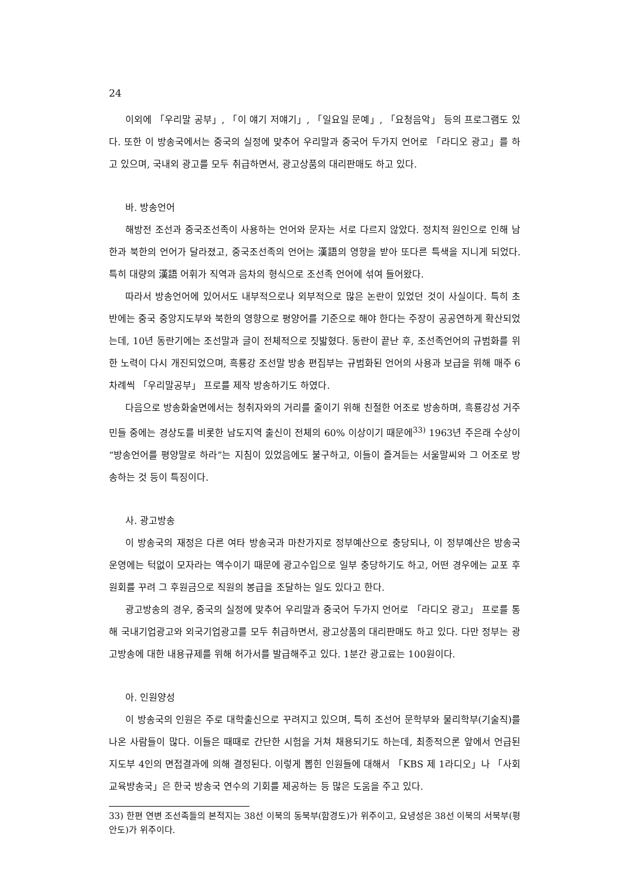24
이외에 「우리말 공부」, 「이 얘기 저얘기」, 「일요일 문예」, 「요청음악」 등의 프로그램도 있다. 또한 이 방송국에서는 중국의 실정에 맞추어 우리말과 중국어 두가지 언어로 「라디오 광고」를 하고 있으며, 국내외 광고를 모두 취급하면서, 광고상품의 대리판매도 하고 있다.
바. 방송언어
해방전 조선과 중국조선족이 사용하는 언어와 문자는 서로 다르지 않았다. 정치적 원인으로 인해 남한과 북한의 언어가 달라졌고, 중국조선족의 언어는 漢語의 영향을 받아 또다른 특색을 지니게 되었다. 특히 대량의 漢語 어휘가 직역과 음차의 형식으로 조선족 언어에 섞여 들어왔다.
따라서 방송언어에 있어서도 내부적으로나 외부적으로 많은 논란이 있었던 것이 사실이다. 특히 초반에는 중국 중앙지도부와 북한의 영향으로 평양어를 기준으로 해야 한다는 주장이 공공연하게 확산되었는데, 10년 동란기에는 조선말과 글이 전체적으로 짓밟혔다. 동란이 끝난 후, 조선족언어의 규범화를 위한 노력이 다시 개진되었으며, 흑룡강 조선말 방송 편집부는 규범화된 언어의 사용과 보급을 위해 매주 6차례씩 「우리말공부」 프로를 제작 방송하기도 하였다.
다음으로 방송화술면에서는 청취자와의 거리를 줄이기 위해 친절한 어조로 방송하며, 흑룡강성 거주민들 중에는 경상도를 비롯한 남도지역 출신이 전체의 60% 이상이기 때문에<sup>33)</sup> 1963년 주은래 수상이 “방송언어를 평양말로 하라”는 지침이 있었음에도 불구하고, 이들이 즐겨듣는 서울말씨와 그 어조로 방송하는 것 등이 특징이다.
사. 광고방송
이 방송국의 재정은 다른 여타 방송국과 마찬가지로 정부예산으로 충당되나, 이 정부예산은 방송국 운영에는 턱없이 모자라는 액수이기 때문에 광고수입으로 일부 충당하기도 하고, 어떤 경우에는 교포 후원회를 꾸려 그 후원금으로 직원의 봉급을 조달하는 일도 있다고 한다.
광고방송의 경우, 중국의 실정에 맞추어 우리말과 중국어 두가지 언어로 「라디오 광고」 프로를 통해 국내기업광고와 외국기업광고를 모두 취급하면서, 광고상품의 대리판매도 하고 있다. 다만 정부는 광고방송에 대한 내용규제를 위해 허가서를 발급해주고 있다. 1분간 광고료는 100원이다.
아. 인원양성
이 방송국의 인원은 주로 대학출신으로 꾸려지고 있으며, 특히 조선어 문학부와 물리학부(기술직)를 나온 사람들이 많다. 이들은 때때로 간단한 시험을 거쳐 채용되기도 하는데, 최종적으론 앞에서 언급된 지도부 4인의 면접결과에 의해 결정된다. 이렇게 뽑힌 인원들에 대해서 「KBS 제 1라디오」나 「사회교육방송국」은 한국 방송국 연수의 기회를 제공하는 등 많은 도움을 주고 있다.
33) 한편 연변 조선족들의 본적지는 38선 이북의 동북부(함경도)가 위주이고, 요녕성은 38선 이북의 서북부(평안도)가 위주이다.